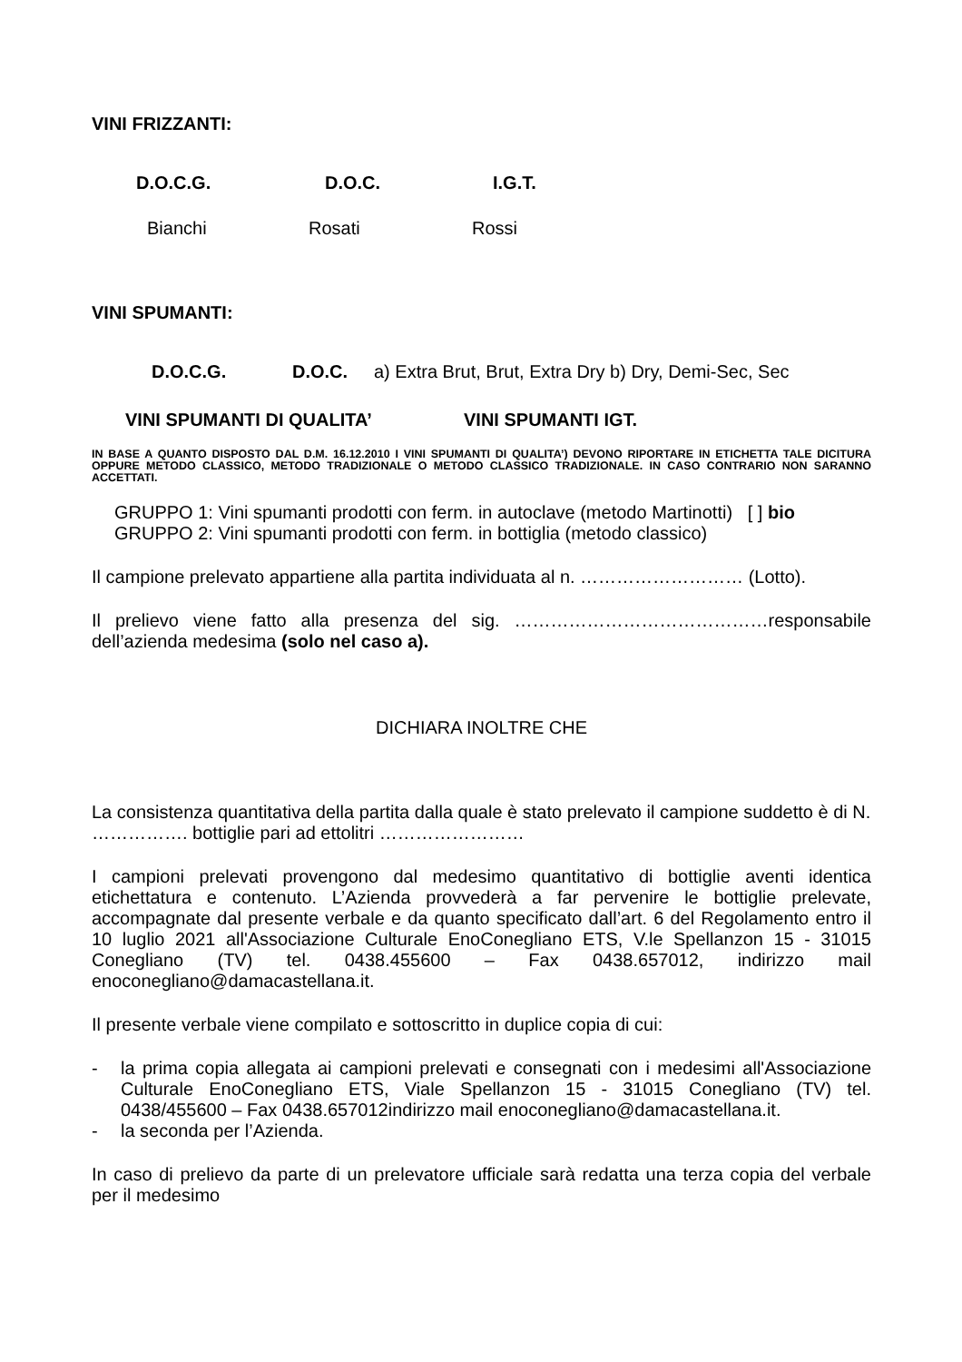VINI FRIZZANTI:
D.O.C.G. D.O.C. I.G.T.
Bianchi Rosati Rossi
VINI SPUMANTI:
D.O.C.G. D.O.C. a) Extra Brut, Brut, Extra Dry b) Dry, Demi-Sec, Sec
VINI SPUMANTI DI QUALITA’ VINI SPUMANTI IGT.
IN BASE A QUANTO DISPOSTO DAL D.M. 16.12.2010 I VINI SPUMANTI DI QUALITA’) DEVONO RIPORTARE IN ETICHETTA TALE DICITURA OPPURE METODO CLASSICO, METODO TRADIZIONALE O METODO CLASSICO TRADIZIONALE. IN CASO CONTRARIO NON SARANNO ACCETTATI.
GRUPPO 1: Vini spumanti prodotti con ferm. in autoclave (metodo Martinotti) [ ] bio
GRUPPO 2: Vini spumanti prodotti con ferm. in bottiglia (metodo classico)
Il campione prelevato appartiene alla partita individuata al n. ……………………… (Lotto).
Il prelievo viene fatto alla presenza del sig. ……………………………………responsabile dell’azienda medesima (solo nel caso a).
DICHIARA INOLTRE CHE
La consistenza quantitativa della partita dalla quale è stato prelevato il campione suddetto è di N. ……………. bottiglie pari ad ettolitri ……………………
I campioni prelevati provengono dal medesimo quantitativo di bottiglie aventi identica etichettatura e contenuto. L’Azienda provvederà a far pervenire le bottiglie prelevate, accompagnate dal presente verbale e da quanto specificato dall’art. 6 del Regolamento entro il 10 luglio 2021 all'Associazione Culturale EnoConegliano ETS, V.le Spellanzon 15 - 31015 Conegliano (TV) tel. 0438.455600 – Fax 0438.657012, indirizzo mail enoconegliano@damacastellana.it.
Il presente verbale viene compilato e sottoscritto in duplice copia di cui:
- la prima copia allegata ai campioni prelevati e consegnati con i medesimi all'Associazione Culturale EnoConegliano ETS, Viale Spellanzon 15 - 31015 Conegliano (TV) tel. 0438/455600 – Fax 0438.657012indirizzo mail enoconegliano@damacastellana.it.
- la seconda per l’Azienda.
In caso di prelievo da parte di un prelevatore ufficiale sarà redatta una terza copia del verbale per il medesimo